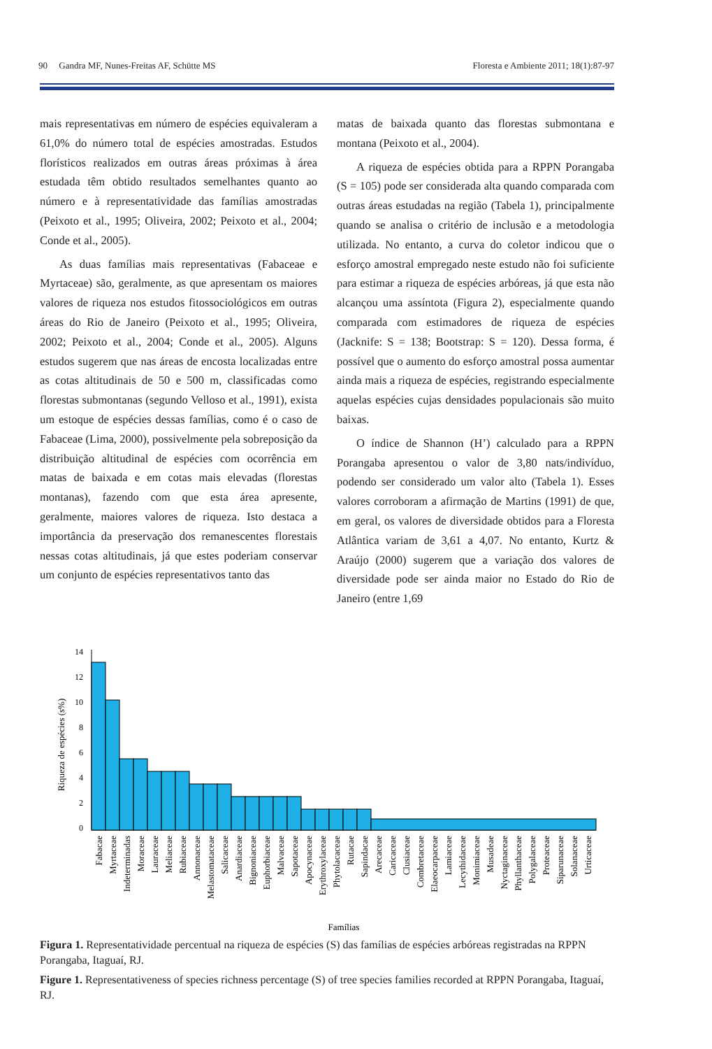90 Gandra MF, Nunes-Freitas AF, Schütte MS Floresta e Ambiente 2011; 18(1):87-97
mais representativas em número de espécies equivaleram a 61,0% do número total de espécies amostradas. Estudos florísticos realizados em outras áreas próximas à área estudada têm obtido resultados semelhantes quanto ao número e à representatividade das famílias amostradas (Peixoto et al., 1995; Oliveira, 2002; Peixoto et al., 2004; Conde et al., 2005).
As duas famílias mais representativas (Fabaceae e Myrtaceae) são, geralmente, as que apresentam os maiores valores de riqueza nos estudos fitossociológicos em outras áreas do Rio de Janeiro (Peixoto et al., 1995; Oliveira, 2002; Peixoto et al., 2004; Conde et al., 2005). Alguns estudos sugerem que nas áreas de encosta localizadas entre as cotas altitudinais de 50 e 500 m, classificadas como florestas submontanas (segundo Velloso et al., 1991), exista um estoque de espécies dessas famílias, como é o caso de Fabaceae (Lima, 2000), possivelmente pela sobreposição da distribuição altitudinal de espécies com ocorrência em matas de baixada e em cotas mais elevadas (florestas montanas), fazendo com que esta área apresente, geralmente, maiores valores de riqueza. Isto destaca a importância da preservação dos remanescentes florestais nessas cotas altitudinais, já que estes poderiam conservar um conjunto de espécies representativos tanto das
matas de baixada quanto das florestas submontana e montana (Peixoto et al., 2004).
A riqueza de espécies obtida para a RPPN Porangaba (S = 105) pode ser considerada alta quando comparada com outras áreas estudadas na região (Tabela 1), principalmente quando se analisa o critério de inclusão e a metodologia utilizada. No entanto, a curva do coletor indicou que o esforço amostral empregado neste estudo não foi suficiente para estimar a riqueza de espécies arbóreas, já que esta não alcançou uma assíntota (Figura 2), especialmente quando comparada com estimadores de riqueza de espécies (Jacknife: S = 138; Bootstrap: S = 120). Dessa forma, é possível que o aumento do esforço amostral possa aumentar ainda mais a riqueza de espécies, registrando especialmente aquelas espécies cujas densidades populacionais são muito baixas.
O índice de Shannon (H’) calculado para a RPPN Porangaba apresentou o valor de 3,80 nats/indivíduo, podendo ser considerado um valor alto (Tabela 1). Esses valores corroboram a afirmação de Martins (1991) de que, em geral, os valores de diversidade obtidos para a Floresta Atlântica variam de 3,61 a 4,07. No entanto, Kurtz & Araújo (2000) sugerem que a variação dos valores de diversidade pode ser ainda maior no Estado do Rio de Janeiro (entre 1,69
Riqueza de espécies (s%)
0
2
4
6
8
10
12
14
Fabacae
Myrtaceae
Indeterminadas
Moraceae
Lauraceae
Meliaceae
Rubiaceae
Annonaceae
Melastomataceae
Salicaceae
Anardiaceae
Bignoniaceae
Euphorbiaceae
Malvaceae
Sapotaceae
Apocynaceae
Erythroxylaceae
Phytolacaceae
Rutacae
Sapindacae
Arecaceae
Caricaceae
Clusiaceae
Combretaceae
Elaeocarpaceae
Lamiaceae
Lecythidaceae
Monimiaceae
Musadeae
Nyctaginaceae
Phyllanthaceae
Polygalaceae
Proteaceae
Siparunaceae
Solanaceae
Urticaceae
Famílias
Figura 1. Representatividade percentual na riqueza de espécies (S) das famílias de espécies arbóreas registradas na RPPN Porangaba, Itaguaí, RJ.
Figure 1. Representativeness of species richness percentage (S) of tree species families recorded at RPPN Porangaba, Itaguaí, RJ.